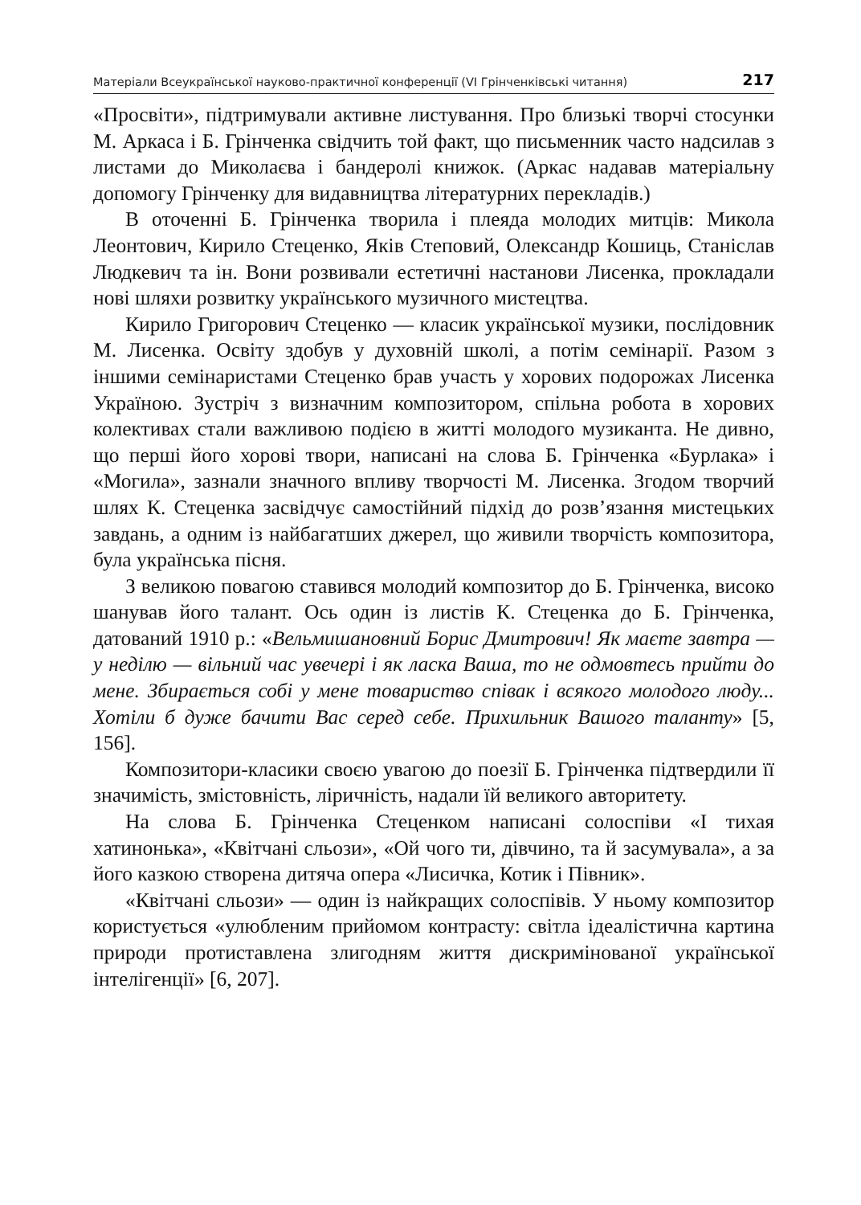Матеріали Всеукраїнської науково-практичної конференції (VI Грінченківські читання) 217
«Просвіти», підтримували активне листування. Про близькі творчі стосунки М. Аркаса і Б. Грінченка свідчить той факт, що письменник часто надсилав з листами до Миколаєва і бандеролі книжок. (Аркас надавав матеріальну допомогу Грінченку для видавництва літературних перекладів.)
В оточенні Б. Грінченка творила і плеяда молодих митців: Микола Леонтович, Кирило Стеценко, Яків Степовий, Олександр Кошиць, Станіслав Людкевич та ін. Вони розвивали естетичні настанови Лисенка, прокладали нові шляхи розвитку українського музичного мистецтва.
Кирило Григорович Стеценко — класик української музики, послідовник М. Лисенка. Освіту здобув у духовній школі, а потім семінарії. Разом з іншими семінаристами Стеценко брав участь у хорових подорожах Лисенка Україною. Зустріч з визначним композитором, спільна робота в хорових колективах стали важливою подією в житті молодого музиканта. Не дивно, що перші його хорові твори, написані на слова Б. Грінченка «Бурлака» і «Могила», зазнали значного впливу творчості М. Лисенка. Згодом творчий шлях К. Стеценка засвідчує самостійний підхід до розв’язання мистецьких завдань, а одним із найбагатших джерел, що живили творчість композитора, була українська пісня.
З великою повагою ставився молодий композитор до Б. Грінченка, високо шанував його талант. Ось один із листів К. Стеценка до Б. Грінченка, датований 1910 р.: «Вельмишановний Борис Дмитрович! Як маєте завтра — у неділю — вільний час увечері і як ласка Ваша, то не одмовтесь прийти до мене. Збирається собі у мене товариство співак і всякого молодого люду... Хотіли б дуже бачити Вас серед себе. Прихильник Вашого таланту» [5, 156].
Композитори-класики своєю увагою до поезії Б. Грінченка підтвердили її значимість, змістовність, ліричність, надали їй великого авторитету.
На слова Б. Грінченка Стеценком написані солоспіви «І тихая хатинонька», «Квітчані сльози», «Ой чого ти, дівчино, та й засумувала», а за його казкою створена дитяча опера «Лисичка, Котик і Півник».
«Квітчані сльози» — один із найкращих солоспівів. У ньому композитор користується «улюбленим прийомом контрасту: світла ідеалістична картина природи протиставлена злигодням життя дискримінованої української інтелігенції» [6, 207].